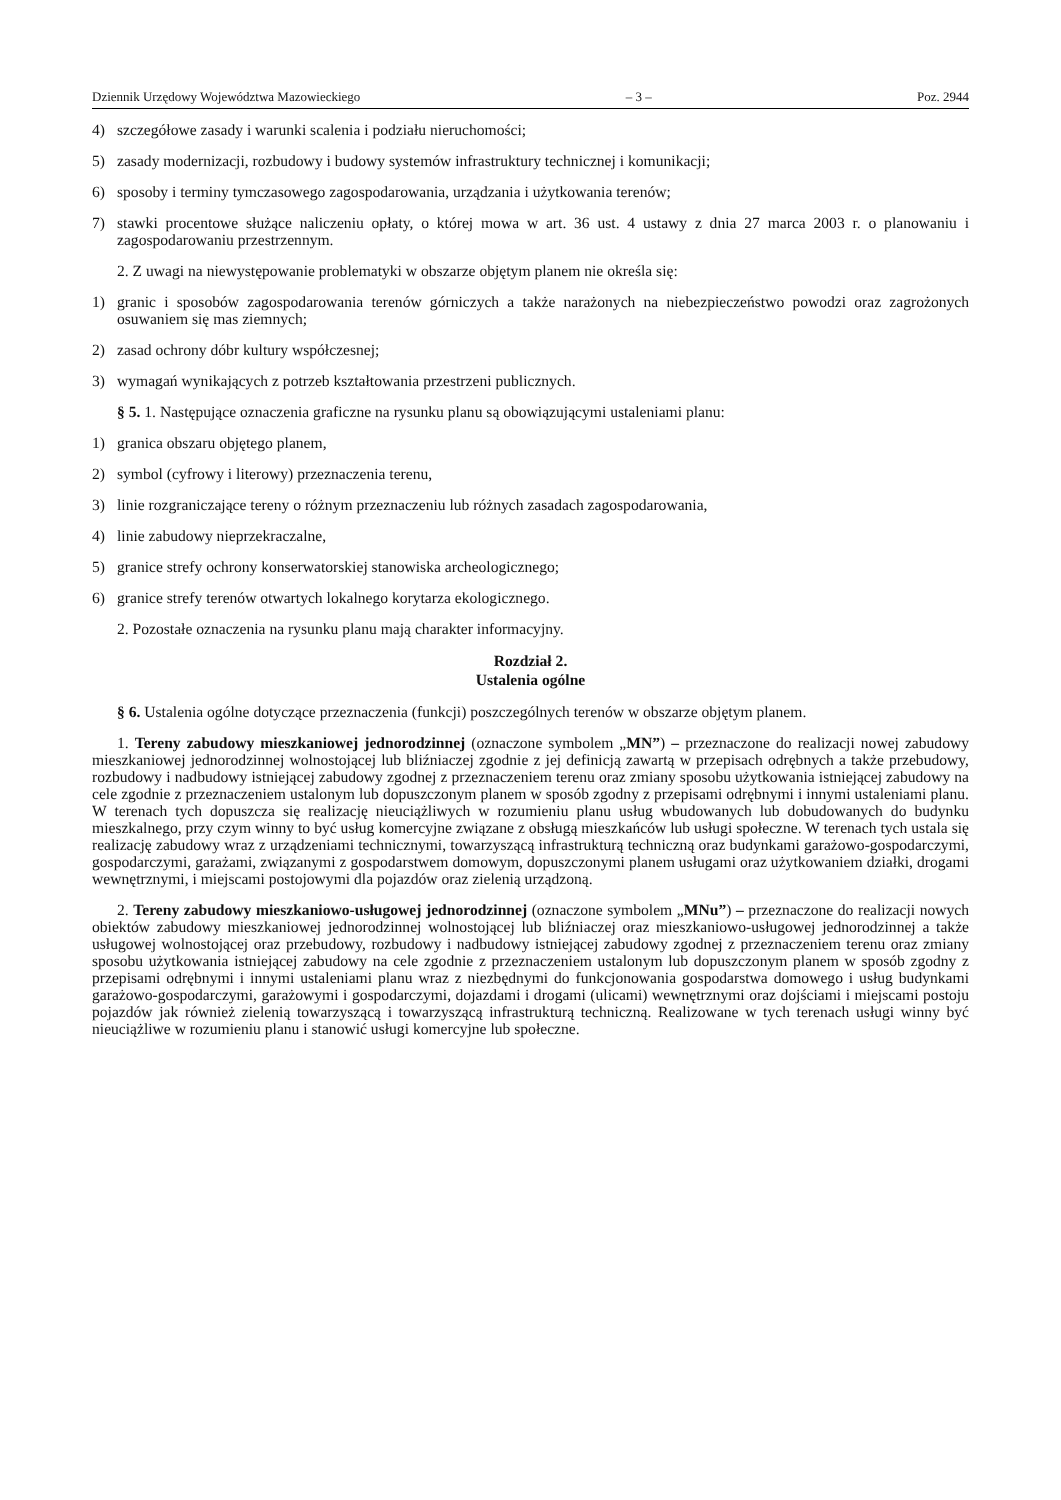Dziennik Urzędowy Województwa Mazowieckiego – 3 – Poz. 2944
4) szczegółowe zasady i warunki scalenia i podziału nieruchomości;
5) zasady modernizacji, rozbudowy i budowy systemów infrastruktury technicznej i komunikacji;
6) sposoby i terminy tymczasowego zagospodarowania, urządzania i użytkowania terenów;
7) stawki procentowe służące naliczeniu opłaty, o której mowa w art. 36 ust. 4 ustawy z dnia 27 marca 2003 r. o planowaniu i zagospodarowaniu przestrzennym.
2. Z uwagi na niewystępowanie problematyki w obszarze objętym planem nie określa się:
1) granic i sposobów zagospodarowania terenów górniczych a także narażonych na niebezpieczeństwo powodzi oraz zagrożonych osuwaniem się mas ziemnych;
2) zasad ochrony dóbr kultury współczesnej;
3) wymagań wynikających z potrzeb kształtowania przestrzeni publicznych.
§ 5. 1. Następujące oznaczenia graficzne na rysunku planu są obowiązującymi ustaleniami planu:
1) granica obszaru objętego planem,
2) symbol (cyfrowy i literowy) przeznaczenia terenu,
3) linie rozgraniczające tereny o różnym przeznaczeniu lub różnych zasadach zagospodarowania,
4) linie zabudowy nieprzekraczalne,
5) granice strefy ochrony konserwatorskiej stanowiska archeologicznego;
6) granice strefy terenów otwartych lokalnego korytarza ekologicznego.
2. Pozostałe oznaczenia na rysunku planu mają charakter informacyjny.
Rozdział 2.
Ustalenia ogólne
§ 6. Ustalenia ogólne dotyczące przeznaczenia (funkcji) poszczególnych terenów w obszarze objętym planem.
1. Tereny zabudowy mieszkaniowej jednorodzinnej (oznaczone symbolem „MN”) – przeznaczone do realizacji nowej zabudowy mieszkaniowej jednorodzinnej wolnostojącej lub bliźniaczej zgodnie z jej definicją zawartą w przepisach odrębnych a także przebudowy, rozbudowy i nadbudowy istniejącej zabudowy zgodnej z przeznaczeniem terenu oraz zmiany sposobu użytkowania istniejącej zabudowy na cele zgodnie z przeznaczeniem ustalonym lub dopuszczonym planem w sposób zgodny z przepisami odrębnymi i innymi ustaleniami planu. W terenach tych dopuszcza się realizację nieuciążliwych w rozumieniu planu usług wbudowanych lub dobudowanych do budynku mieszkalnego, przy czym winny to być usług komercyjne związane z obsługą mieszkańców lub usługi społeczne. W terenach tych ustala się realizację zabudowy wraz z urządzeniami technicznymi, towarzyszącą infrastrukturą techniczną oraz budynkami garażowo-gospodarczymi, gospodarczymi, garażami, związanymi z gospodarstwem domowym, dopuszczonymi planem usługami oraz użytkowaniem działki, drogami wewnętrznymi, i miejscami postojowymi dla pojazdów oraz zielenią urządzoną.
2. Tereny zabudowy mieszkaniowo-usługowej jednorodzinnej (oznaczone symbolem „MNu”) – przeznaczone do realizacji nowych obiektów zabudowy mieszkaniowej jednorodzinnej wolnostojącej lub bliźniaczej oraz mieszkaniowo-usługowej jednorodzinnej a także usługowej wolnostojącej oraz przebudowy, rozbudowy i nadbudowy istniejącej zabudowy zgodnej z przeznaczeniem terenu oraz zmiany sposobu użytkowania istniejącej zabudowy na cele zgodnie z przeznaczeniem ustalonym lub dopuszczonym planem w sposób zgodny z przepisami odrębnymi i innymi ustaleniami planu wraz z niezbędnymi do funkcjonowania gospodarstwa domowego i usług budynkami garażowo-gospodarczymi, garażowymi i gospodarczymi, dojazdami i drogami (ulicami) wewnętrznymi oraz dojściami i miejscami postoju pojazdów jak również zielenią towarzyszącą i towarzyszącą infrastrukturą techniczną. Realizowane w tych terenach usługi winny być nieuciążliwe w rozumieniu planu i stanowić usługi komercyjne lub społeczne.